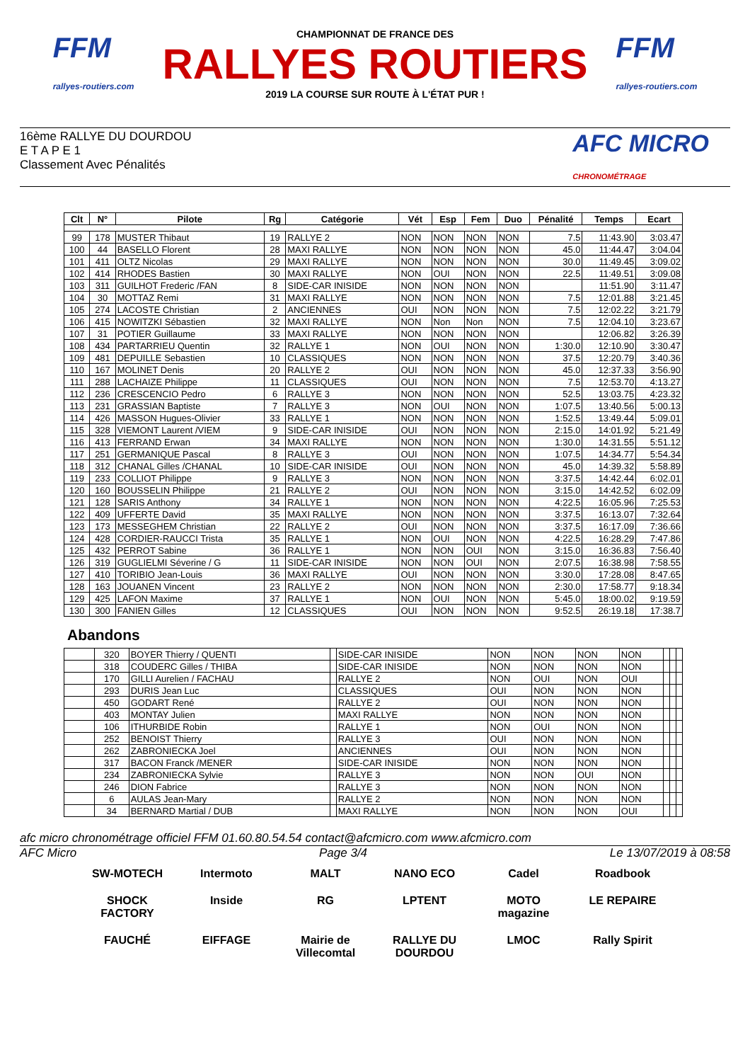FFM
rallyes-routiers.com
CHAMPIONNAT DE FRANCE DES
RALLYES ROUTIERS
2019 LA COURSE SUR ROUTE À L'ÉTAT PUR !
FFM
rallyes-routiers.com
16ème RALLYE DU DOURDOU
E T A P E 1
Classement Avec Pénalités
AFC MICRO
CHRONOMÉTRAGE
| Clt | N° | Pilote | Rg | Catégorie | Vét | Esp | Fem | Duo | Pénalité | Temps | Ecart |
| --- | --- | --- | --- | --- | --- | --- | --- | --- | --- | --- | --- |
| 99 | 178 | MUSTER Thibaut | 19 | RALLYE 2 | NON | NON | NON | NON | 7.5 | 11:43.90 | 3:03.47 |
| 100 | 44 | BASELLO Florent | 28 | MAXI RALLYE | NON | NON | NON | NON | 45.0 | 11:44.47 | 3:04.04 |
| 101 | 411 | OLTZ Nicolas | 29 | MAXI RALLYE | NON | NON | NON | NON | 30.0 | 11:49.45 | 3:09.02 |
| 102 | 414 | RHODES Bastien | 30 | MAXI RALLYE | NON | OUI | NON | NON | 22.5 | 11:49.51 | 3:09.08 |
| 103 | 311 | GUILHOT Frederic /FAN | 8 | SIDE-CAR INISIDE | NON | NON | NON | NON | | 11:51.90 | 3:11.47 |
| 104 | 30 | MOTTAZ Remi | 31 | MAXI RALLYE | NON | NON | NON | NON | 7.5 | 12:01.88 | 3:21.45 |
| 105 | 274 | LACOSTE Christian | 2 | ANCIENNES | OUI | NON | NON | NON | 7.5 | 12:02.22 | 3:21.79 |
| 106 | 415 | NOWITZKI Sébastien | 32 | MAXI RALLYE | NON | Non | Non | NON | 7.5 | 12:04.10 | 3:23.67 |
| 107 | 31 | POTIER Guillaume | 33 | MAXI RALLYE | NON | NON | NON | NON | | 12:06.82 | 3:26.39 |
| 108 | 434 | PARTARRIEU Quentin | 32 | RALLYE 1 | NON | OUI | NON | NON | 1:30.0 | 12:10.90 | 3:30.47 |
| 109 | 481 | DEPUILLE Sebastien | 10 | CLASSIQUES | NON | NON | NON | NON | 37.5 | 12:20.79 | 3:40.36 |
| 110 | 167 | MOLINET Denis | 20 | RALLYE 2 | OUI | NON | NON | NON | 45.0 | 12:37.33 | 3:56.90 |
| 111 | 288 | LACHAIZE Philippe | 11 | CLASSIQUES | OUI | NON | NON | NON | 7.5 | 12:53.70 | 4:13.27 |
| 112 | 236 | CRESCENCIO Pedro | 6 | RALLYE 3 | NON | NON | NON | NON | 52.5 | 13:03.75 | 4:23.32 |
| 113 | 231 | GRASSIAN Baptiste | 7 | RALLYE 3 | NON | OUI | NON | NON | 1:07.5 | 13:40.56 | 5:00.13 |
| 114 | 426 | MASSON Hugues-Olivier | 33 | RALLYE 1 | NON | NON | NON | NON | 1:52.5 | 13:49.44 | 5:09.01 |
| 115 | 328 | VIEMONT Laurent /VIEM | 9 | SIDE-CAR INISIDE | OUI | NON | NON | NON | 2:15.0 | 14:01.92 | 5:21.49 |
| 116 | 413 | FERRAND Erwan | 34 | MAXI RALLYE | NON | NON | NON | NON | 1:30.0 | 14:31.55 | 5:51.12 |
| 117 | 251 | GERMANIQUE Pascal | 8 | RALLYE 3 | OUI | NON | NON | NON | 1:07.5 | 14:34.77 | 5:54.34 |
| 118 | 312 | CHANAL Gilles /CHANAL | 10 | SIDE-CAR INISIDE | OUI | NON | NON | NON | 45.0 | 14:39.32 | 5:58.89 |
| 119 | 233 | COLLIOT Philippe | 9 | RALLYE 3 | NON | NON | NON | NON | 3:37.5 | 14:42.44 | 6:02.01 |
| 120 | 160 | BOUSSELIN Philippe | 21 | RALLYE 2 | OUI | NON | NON | NON | 3:15.0 | 14:42.52 | 6:02.09 |
| 121 | 128 | SARIS Anthony | 34 | RALLYE 1 | NON | NON | NON | NON | 4:22.5 | 16:05.96 | 7:25.53 |
| 122 | 409 | UFFERTE David | 35 | MAXI RALLYE | NON | NON | NON | NON | 3:37.5 | 16:13.07 | 7:32.64 |
| 123 | 173 | MESSEGHEM Christian | 22 | RALLYE 2 | OUI | NON | NON | NON | 3:37.5 | 16:17.09 | 7:36.66 |
| 124 | 428 | CORDIER-RAUCCI Trista | 35 | RALLYE 1 | NON | OUI | NON | NON | 4:22.5 | 16:28.29 | 7:47.86 |
| 125 | 432 | PERROT Sabine | 36 | RALLYE 1 | NON | NON | OUI | NON | 3:15.0 | 16:36.83 | 7:56.40 |
| 126 | 319 | GUGLIELMI Séverine / G | 11 | SIDE-CAR INISIDE | NON | NON | OUI | NON | 2:07.5 | 16:38.98 | 7:58.55 |
| 127 | 410 | TORIBIO Jean-Louis | 36 | MAXI RALLYE | OUI | NON | NON | NON | 3:30.0 | 17:28.08 | 8:47.65 |
| 128 | 163 | JOUANEN Vincent | 23 | RALLYE 2 | NON | NON | NON | NON | 2:30.0 | 17:58.77 | 9:18.34 |
| 129 | 425 | LAFON Maxime | 37 | RALLYE 1 | NON | OUI | NON | NON | 5:45.0 | 18:00.02 | 9:19.59 |
| 130 | 300 | FANIEN Gilles | 12 | CLASSIQUES | OUI | NON | NON | NON | 9:52.5 | 26:19.18 | 17:38.7 |
Abandons
| | 320 | BOYER Thierry / QUENTI | | SIDE-CAR INISIDE | NON | NON | NON | NON | | | |
| | 318 | COUDERC Gilles / THIBA | | SIDE-CAR INISIDE | NON | NON | NON | NON | | | |
| | 170 | GILLI Aurelien / FACHAU | | RALLYE 2 | NON | OUI | NON | OUI | | | |
| | 293 | DURIS Jean Luc | | CLASSIQUES | OUI | NON | NON | NON | | | |
| | 450 | GODART René | | RALLYE 2 | OUI | NON | NON | NON | | | |
| | 403 | MONTAY Julien | | MAXI RALLYE | NON | NON | NON | NON | | | |
| | 106 | ITHURBIDE Robin | | RALLYE 1 | NON | OUI | NON | NON | | | |
| | 252 | BENOIST Thierry | | RALLYE 3 | OUI | NON | NON | NON | | | |
| | 262 | ZABRONIECKA Joel | | ANCIENNES | OUI | NON | NON | NON | | | |
| | 317 | BACON Franck /MENER | | SIDE-CAR INISIDE | NON | NON | NON | NON | | | |
| | 234 | ZABRONIECKA Sylvie | | RALLYE 3 | NON | NON | OUI | NON | | | |
| | 246 | DION Fabrice | | RALLYE 3 | NON | NON | NON | NON | | | |
| | 6 | AULAS Jean-Mary | | RALLYE 2 | NON | NON | NON | NON | | | |
| | 34 | BERNARD Martial / DUB | | MAXI RALLYE | NON | NON | NON | OUI | | | |
afc micro chronométrage officiel FFM 01.60.80.54.54 contact@afcmicro.com www.afcmicro.com
AFC Micro Page 3/4 Le 13/07/2019 à 08:58
SW-MOTECH
Intermoto
MALT
NANO ECO
Cadel
Roadbook
SHOCK FACTORY
Inside
RG
LPTENT
MOTO magazine
LE REPAIRE
FAUCHÉ
EIFFAGE
Mairie de Villecomtal
RALLYE DU DOURDOU
LMOC
Rally Spirit